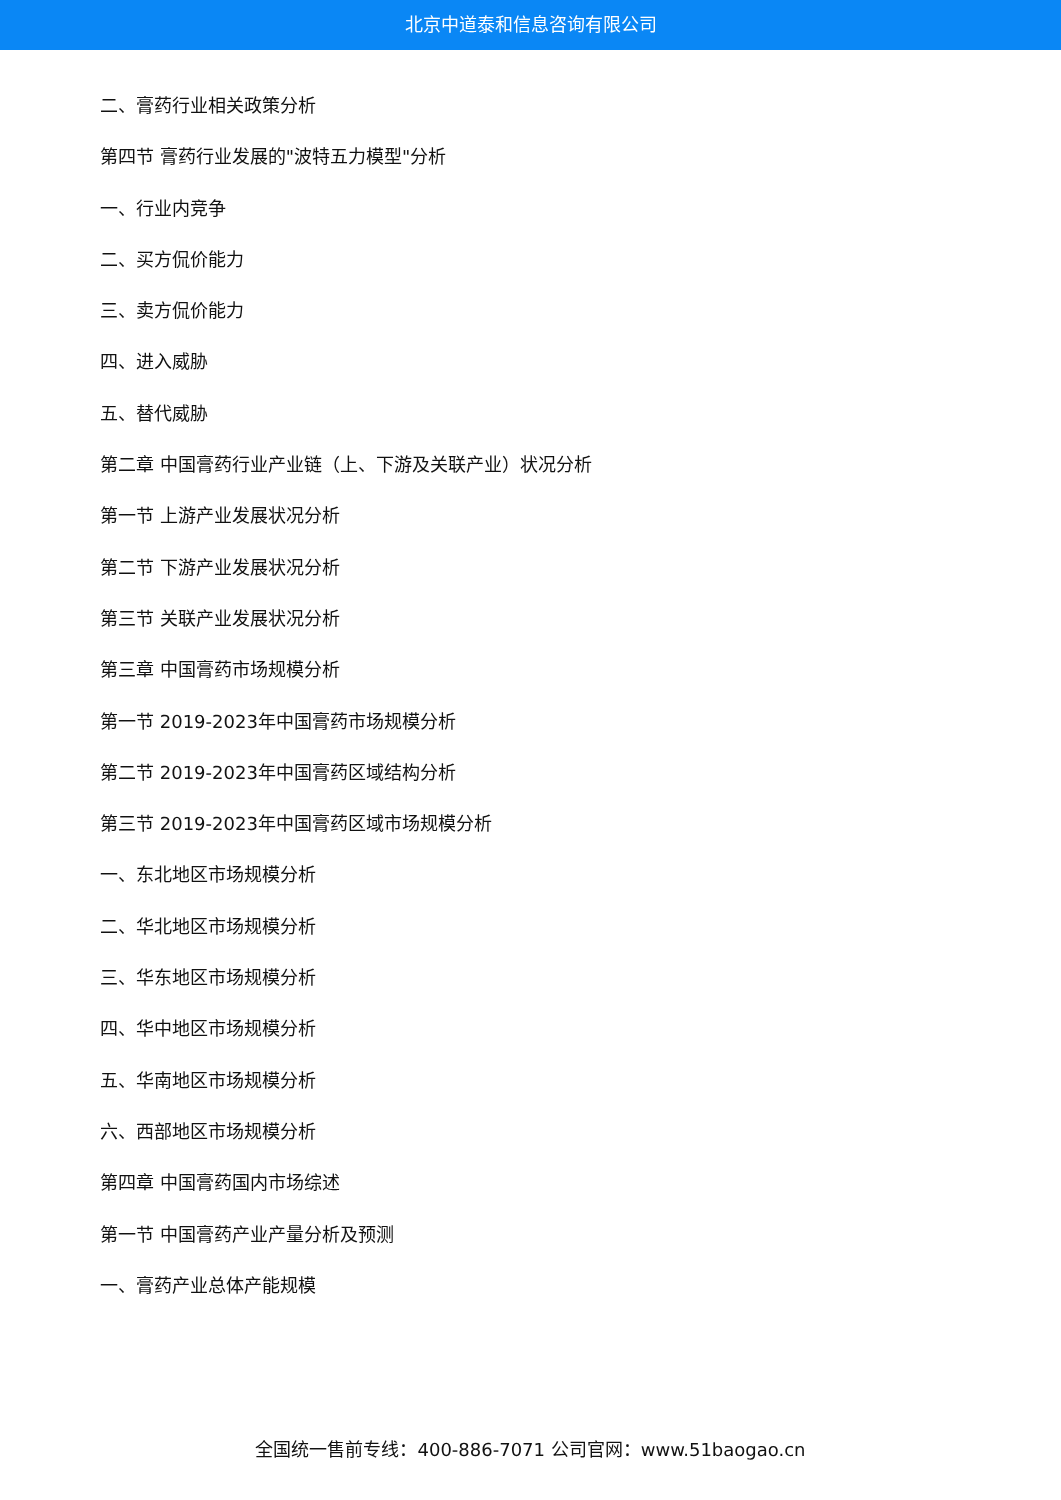北京中道泰和信息咨询有限公司
二、膏药行业相关政策分析
第四节 膏药行业发展的"波特五力模型"分析
一、行业内竞争
二、买方侃价能力
三、卖方侃价能力
四、进入威胁
五、替代威胁
第二章 中国膏药行业产业链（上、下游及关联产业）状况分析
第一节 上游产业发展状况分析
第二节 下游产业发展状况分析
第三节 关联产业发展状况分析
第三章 中国膏药市场规模分析
第一节 2019-2023年中国膏药市场规模分析
第二节 2019-2023年中国膏药区域结构分析
第三节 2019-2023年中国膏药区域市场规模分析
一、东北地区市场规模分析
二、华北地区市场规模分析
三、华东地区市场规模分析
四、华中地区市场规模分析
五、华南地区市场规模分析
六、西部地区市场规模分析
第四章 中国膏药国内市场综述
第一节 中国膏药产业产量分析及预测
一、膏药产业总体产能规模
全国统一售前专线：400-886-7071 公司官网：www.51baogao.cn